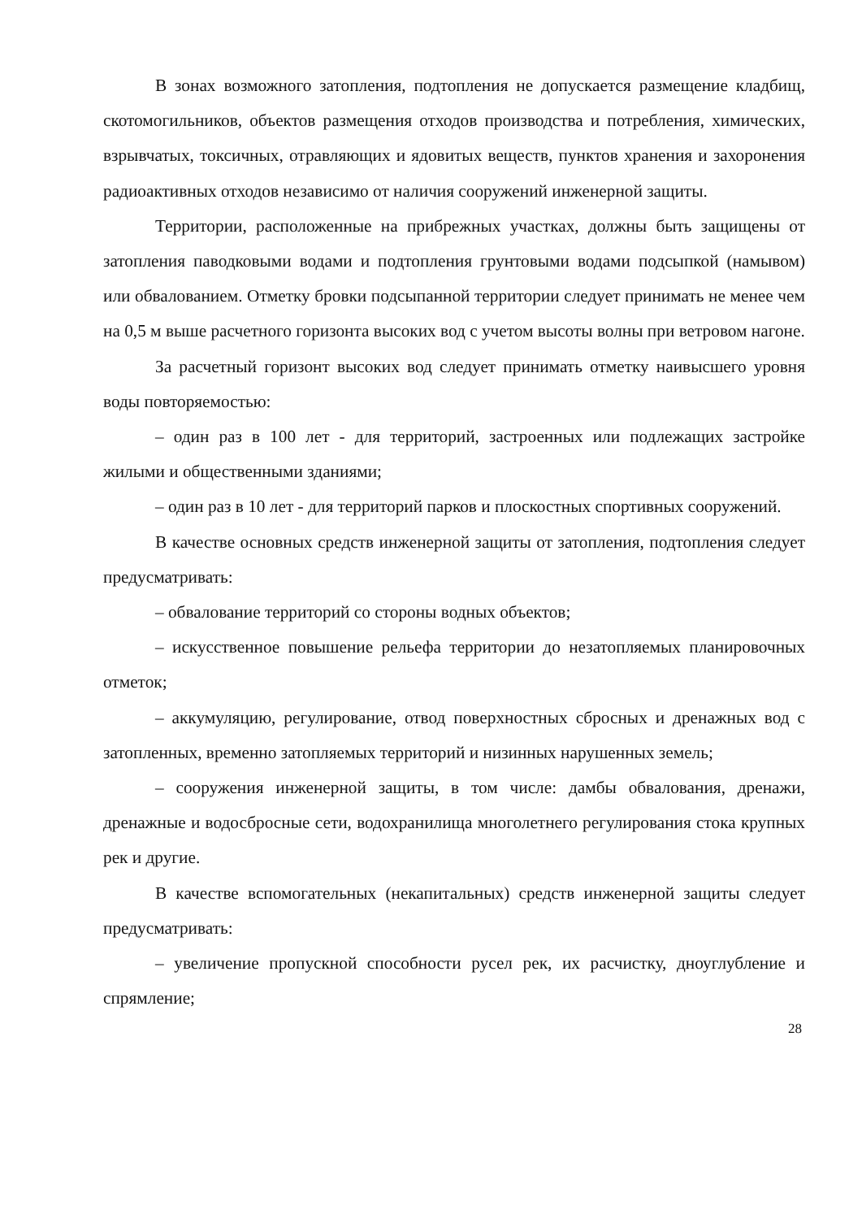В зонах возможного затопления, подтопления не допускается размещение кладбищ, скотомогильников, объектов размещения отходов производства и потребления, химических, взрывчатых, токсичных, отравляющих и ядовитых веществ, пунктов хранения и захоронения радиоактивных отходов независимо от наличия сооружений инженерной защиты.
Территории, расположенные на прибрежных участках, должны быть защищены от затопления паводковыми водами и подтопления грунтовыми водами подсыпкой (намывом) или обвалованием. Отметку бровки подсыпанной территории следует принимать не менее чем на 0,5 м выше расчетного горизонта высоких вод с учетом высоты волны при ветровом нагоне.
За расчетный горизонт высоких вод следует принимать отметку наивысшего уровня воды повторяемостью:
– один раз в 100 лет - для территорий, застроенных или подлежащих застройке жилыми и общественными зданиями;
– один раз в 10 лет - для территорий парков и плоскостных спортивных сооружений.
В качестве основных средств инженерной защиты от затопления, подтопления следует предусматривать:
– обвалование территорий со стороны водных объектов;
– искусственное повышение рельефа территории до незатопляемых планировочных отметок;
– аккумуляцию, регулирование, отвод поверхностных сбросных и дренажных вод с затопленных, временно затопляемых территорий и низинных нарушенных земель;
– сооружения инженерной защиты, в том числе: дамбы обвалования, дренажи, дренажные и водосбросные сети, водохранилища многолетнего регулирования стока крупных рек и другие.
В качестве вспомогательных (некапитальных) средств инженерной защиты следует предусматривать:
– увеличение пропускной способности русел рек, их расчистку, дноуглубление и спрямление;
28